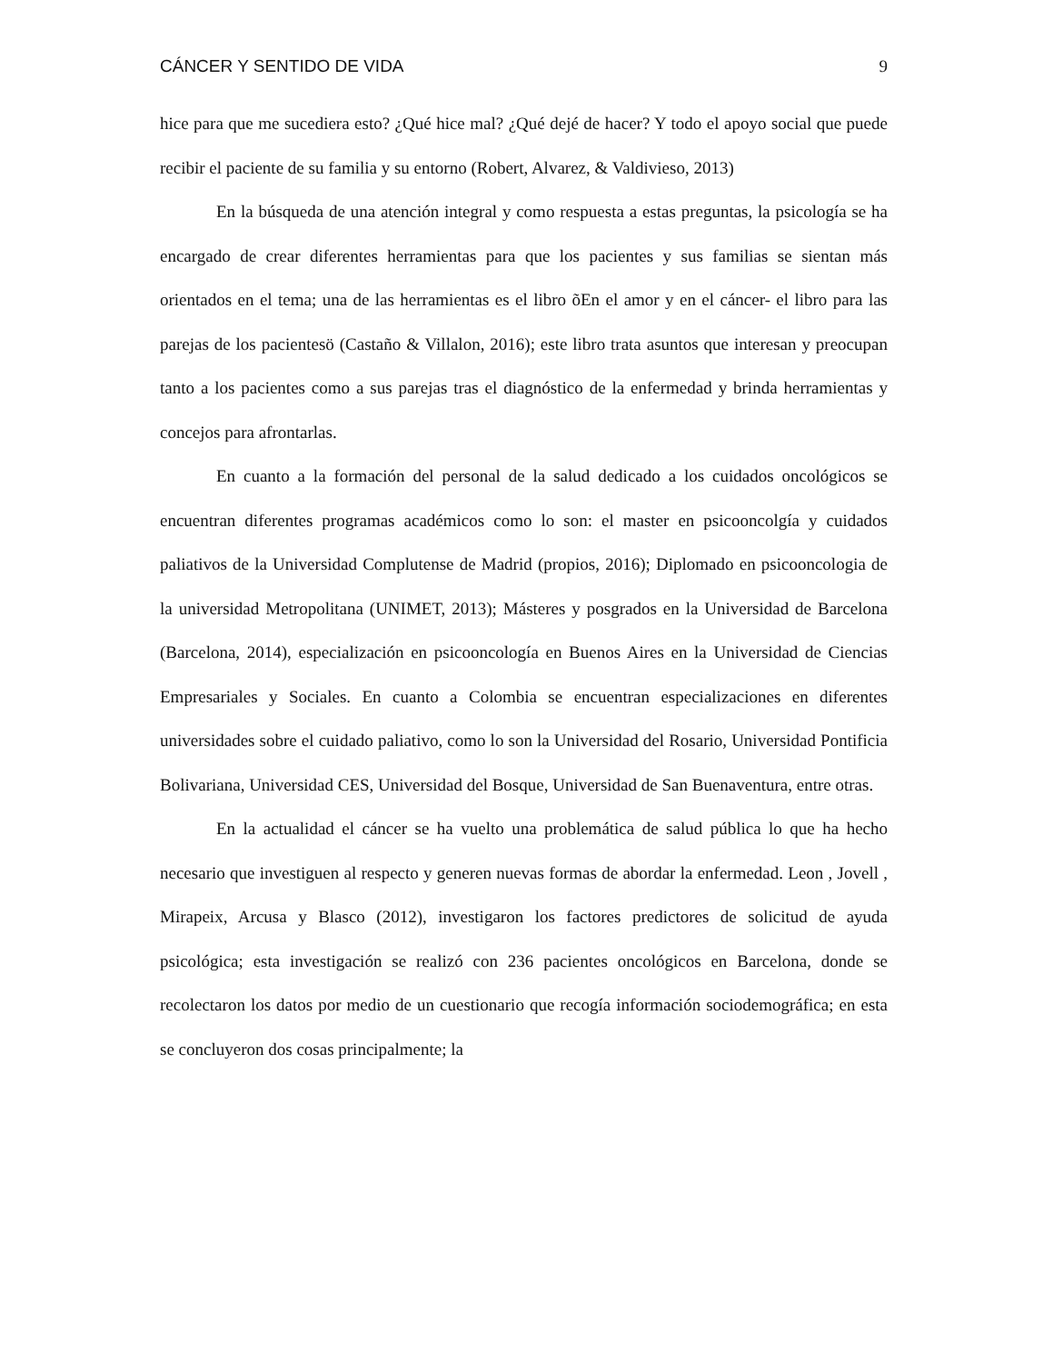CÁNCER Y SENTIDO DE VIDA 9
hice para que me sucediera esto? ¿Qué hice mal? ¿Qué dejé de hacer? Y todo el apoyo social que puede recibir el paciente de su familia y su entorno (Robert, Alvarez, & Valdivieso, 2013)
En la búsqueda de una atención integral y como respuesta a estas preguntas, la psicología se ha encargado de crear diferentes herramientas para que los pacientes y sus familias se sientan más orientados en el tema; una de las herramientas es el libro õEn el amor y en el cáncer- el libro para las parejas de los pacientesö (Castaño & Villalon, 2016); este libro trata asuntos que interesan y preocupan tanto a los pacientes como a sus parejas tras el diagnóstico de la enfermedad y brinda herramientas y concejos para afrontarlas.
En cuanto a la formación del personal de la salud dedicado a los cuidados oncológicos se encuentran diferentes programas académicos como lo son: el master en psicooncolgía y cuidados paliativos de la Universidad Complutense de Madrid (propios, 2016); Diplomado en psicooncologia de la universidad Metropolitana (UNIMET, 2013); Másteres y posgrados en la Universidad de Barcelona (Barcelona, 2014), especialización en psicooncología en Buenos Aires en la Universidad de Ciencias Empresariales y Sociales. En cuanto a Colombia se encuentran especializaciones en diferentes universidades sobre el cuidado paliativo, como lo son la Universidad del Rosario, Universidad Pontificia Bolivariana, Universidad CES, Universidad del Bosque, Universidad de San Buenaventura, entre otras.
En la actualidad el cáncer se ha vuelto una problemática de salud pública lo que ha hecho necesario que investiguen al respecto y generen nuevas formas de abordar la enfermedad. Leon , Jovell , Mirapeix, Arcusa y Blasco (2012), investigaron los factores predictores de solicitud de ayuda psicológica; esta investigación se realizó con 236 pacientes oncológicos en Barcelona, donde se recolectaron los datos por medio de un cuestionario que recogía información sociodemográfica; en esta se concluyeron dos cosas principalmente; la